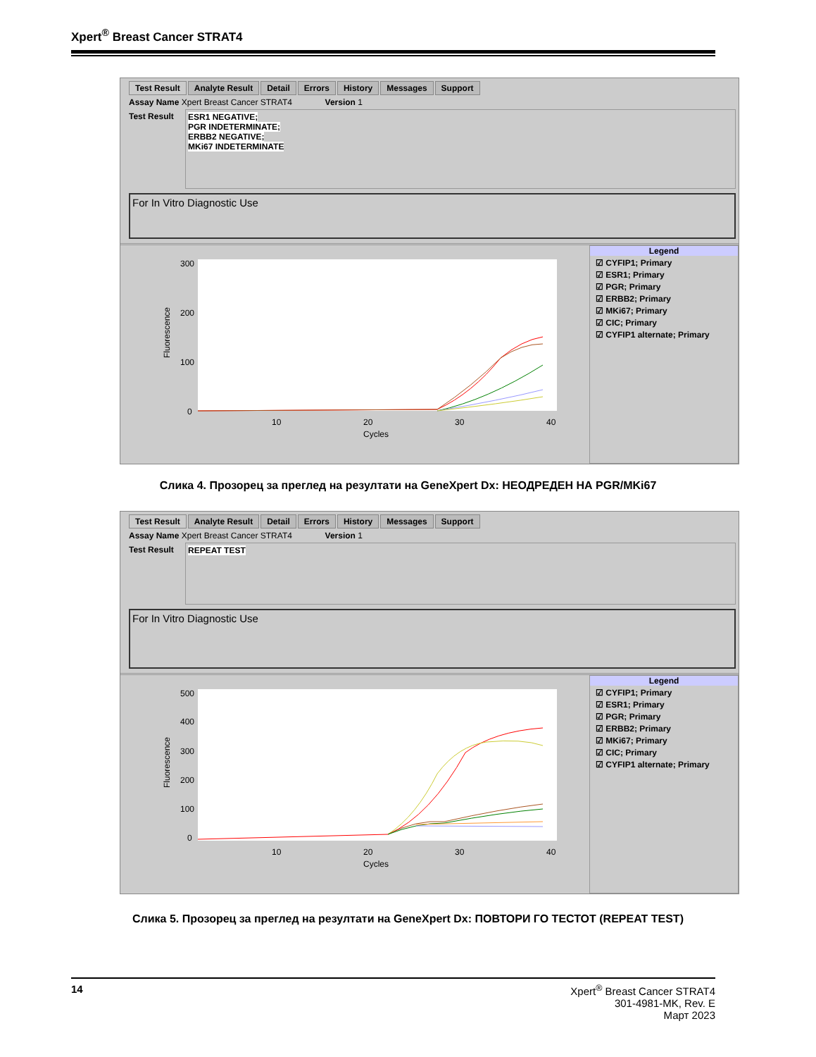Xpert<sup>®</sup> Breast Cancer STRAT4
Test Result Analyte Result Detail Errors History Messages Support
Assay Name Xpert Breast Cancer STRAT4 Version 1
Test Result
ESR1 NEGATIVE;
PGR INDETERMINATE;
ERBB2 NEGATIVE;
MKi67 INDETERMINATE
For In Vitro Diagnostic Use
300
200
100
0
10
20
30
40
Cycles
Fluorescence
Legend
☑ CYFIP1; Primary
☑ ESR1; Primary
☑ PGR; Primary
☑ ERBB2; Primary
☑ MKi67; Primary
☑ CIC; Primary
☑ CYFIP1 alternate; Primary
Слика 4. Прозорец за преглед на резултати на GeneXpert Dx: НЕОДРЕДЕН НА PGR/MKi67
Test Result Analyte Result Detail Errors History Messages Support
Assay Name Xpert Breast Cancer STRAT4 Version 1
Test Result
REPEAT TEST
For In Vitro Diagnostic Use
500
400
300
200
100
0
10
20
30
40
Cycles
Fluorescence
Legend
☑ CYFIP1; Primary
☑ ESR1; Primary
☑ PGR; Primary
☑ ERBB2; Primary
☑ MKi67; Primary
☑ CIC; Primary
☑ CYFIP1 alternate; Primary
Слика 5. Прозорец за преглед на резултати на GeneXpert Dx: ПОВТОРИ ГО ТЕСТОТ (REPEAT TEST)
14 Xpert<sup>®</sup> Breast Cancer STRAT4
301-4981-MK, Rev. E
Март 2023